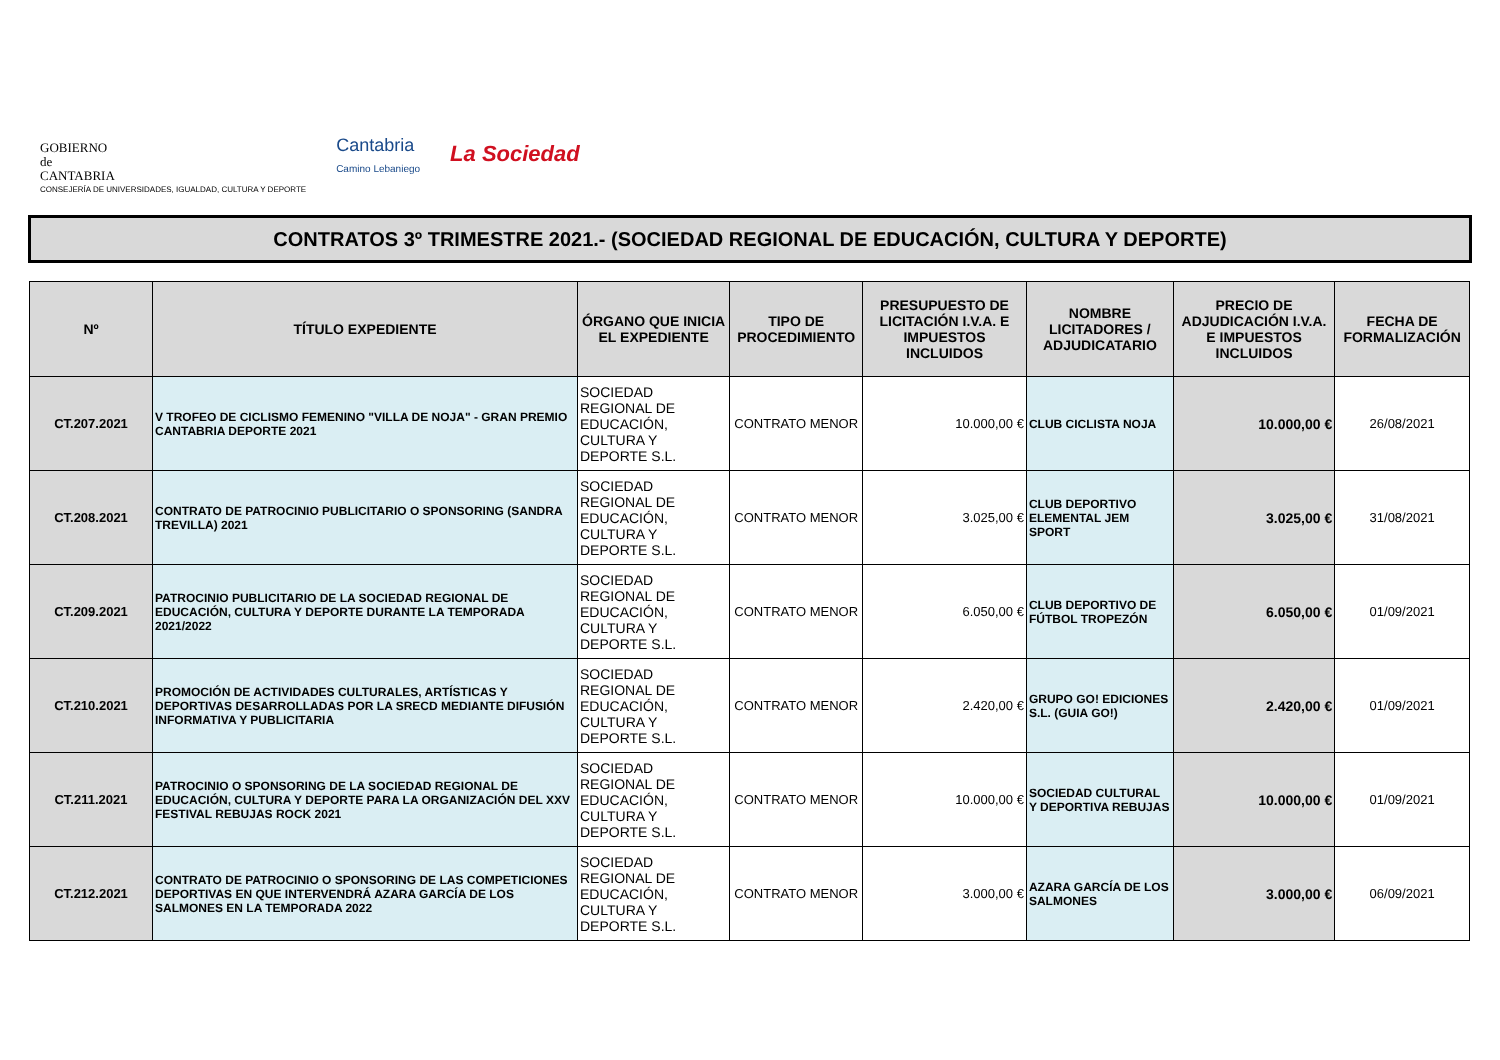GOBIERNO
de
CANTABRIA
CONSEJERÍA DE UNIVERSIDADES, IGUALDAD, CULTURA Y DEPORTE
Cantabria
Camino Lebaniego
La Sociedad
CONTRATOS 3º TRIMESTRE 2021.- (SOCIEDAD REGIONAL DE EDUCACIÓN, CULTURA Y DEPORTE)
| Nº | TÍTULO EXPEDIENTE | ÓRGANO QUE INICIA EL EXPEDIENTE | TIPO DE PROCEDIMIENTO | PRESUPUESTO DE LICITACIÓN I.V.A. E IMPUESTOS INCLUIDOS | NOMBRE LICITADORES / ADJUDICATARIO | PRECIO DE ADJUDICACIÓN I.V.A. E IMPUESTOS INCLUIDOS | FECHA DE FORMALIZACIÓN |
| --- | --- | --- | --- | --- | --- | --- | --- |
| CT.207.2021 | V TROFEO DE CICLISMO FEMENINO "VILLA DE NOJA" - GRAN PREMIO CANTABRIA DEPORTE 2021 | SOCIEDAD REGIONAL DE EDUCACIÓN, CULTURA Y DEPORTE S.L. | CONTRATO MENOR | 10.000,00 € | CLUB CICLISTA NOJA | 10.000,00 € | 26/08/2021 |
| CT.208.2021 | CONTRATO DE PATROCINIO PUBLICITARIO O SPONSORING (SANDRA TREVILLA) 2021 | SOCIEDAD REGIONAL DE EDUCACIÓN, CULTURA Y DEPORTE S.L. | CONTRATO MENOR | 3.025,00 € | CLUB DEPORTIVO ELEMENTAL JEM SPORT | 3.025,00 € | 31/08/2021 |
| CT.209.2021 | PATROCINIO PUBLICITARIO DE LA SOCIEDAD REGIONAL DE EDUCACIÓN, CULTURA Y DEPORTE DURANTE LA TEMPORADA 2021/2022 | SOCIEDAD REGIONAL DE EDUCACIÓN, CULTURA Y DEPORTE S.L. | CONTRATO MENOR | 6.050,00 € | CLUB DEPORTIVO DE FÚTBOL TROPEZÓN | 6.050,00 € | 01/09/2021 |
| CT.210.2021 | PROMOCIÓN DE ACTIVIDADES CULTURALES, ARTÍSTICAS Y DEPORTIVAS DESARROLLADAS POR LA SRECD MEDIANTE DIFUSIÓN INFORMATIVA Y PUBLICITARIA | SOCIEDAD REGIONAL DE EDUCACIÓN, CULTURA Y DEPORTE S.L. | CONTRATO MENOR | 2.420,00 € | GRUPO GO! EDICIONES S.L. (GUIA GO!) | 2.420,00 € | 01/09/2021 |
| CT.211.2021 | PATROCINIO O SPONSORING DE LA SOCIEDAD REGIONAL DE EDUCACIÓN, CULTURA Y DEPORTE PARA LA ORGANIZACIÓN DEL XXV FESTIVAL REBUJAS ROCK 2021 | SOCIEDAD REGIONAL DE EDUCACIÓN, CULTURA Y DEPORTE S.L. | CONTRATO MENOR | 10.000,00 € | SOCIEDAD CULTURAL Y DEPORTIVA REBUJAS | 10.000,00 € | 01/09/2021 |
| CT.212.2021 | CONTRATO DE PATROCINIO O SPONSORING DE LAS COMPETICIONES DEPORTIVAS EN QUE INTERVENDRÁ AZARA GARCÍA DE LOS SALMONES EN LA TEMPORADA 2022 | SOCIEDAD REGIONAL DE EDUCACIÓN, CULTURA Y DEPORTE S.L. | CONTRATO MENOR | 3.000,00 € | AZARA GARCÍA DE LOS SALMONES | 3.000,00 € | 06/09/2021 |